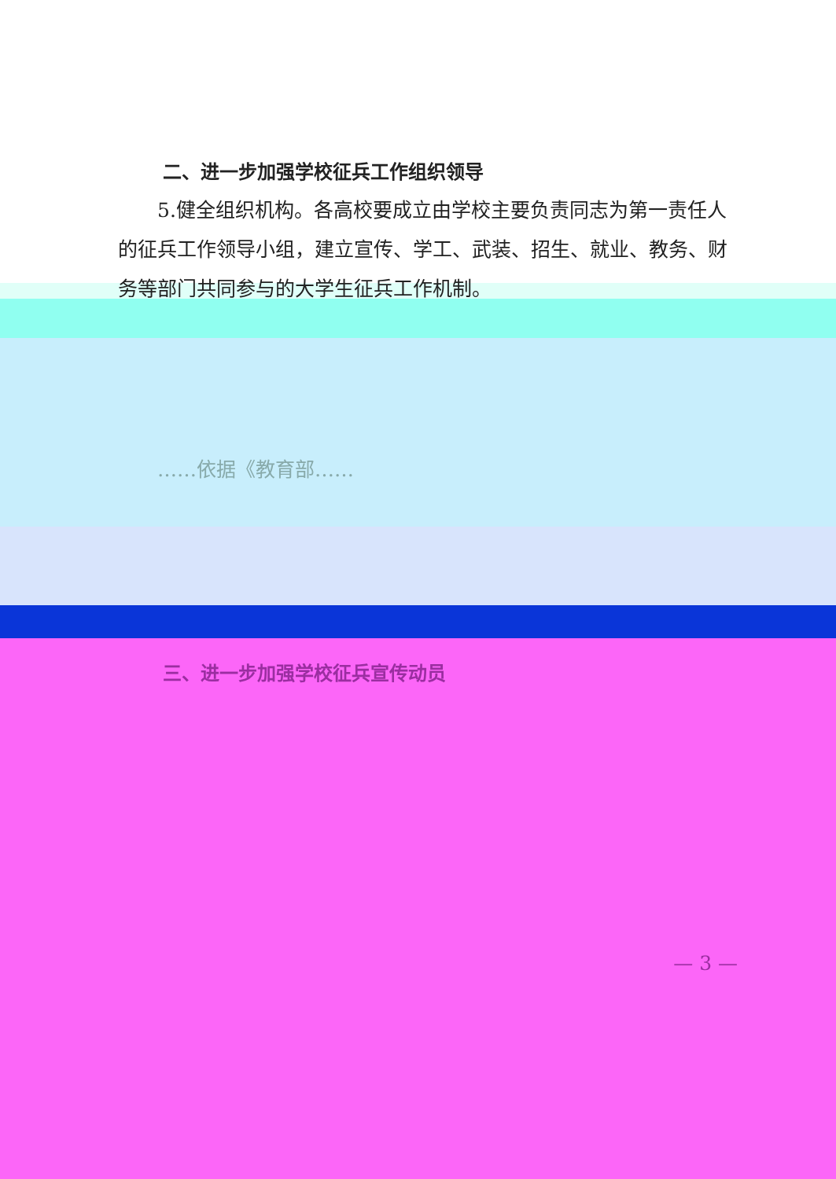二、进一步加强学校征兵工作组织领导
5.健全组织机构。各高校要成立由学校主要负责同志为第一责任人的征兵工作领导小组，建立宣传、学工、武装、招生、就业、教务、财务等部门共同参与的大学生征兵工作机制。
……依据《教育部……
三、进一步加强学校征兵宣传动员
— 3 —